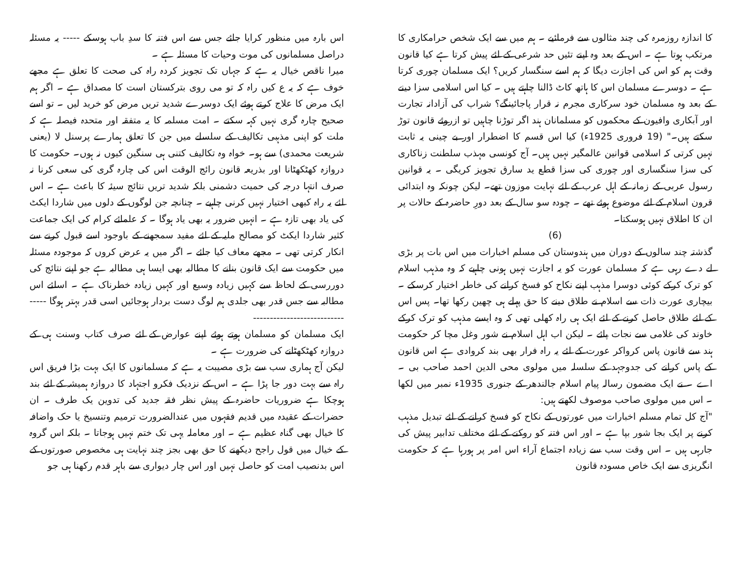کا اندازہ روزمرہ کی چند مثالوں سے فرمائیے ۔ ہم میں سے ایک شخص حرامکاری کا مرتکب ہوتا ہے ۔ اس کے بعد وہ اپنے تئیں حد شرعی کے لئے پیش کرتا ہے کیا قانون وقت ہم کو اس کی اجازت دیگا کہ ہم اسے سنگسار کریں؟ ایک مسلمان چوری کرتا ہے ۔ دوسرے مسلمان اس کا ہاتھ کاٹ ڈالنا چاہتے ہیں ۔ کیا اس اسلامی سزا دینے کے بعد وہ مسلمان خود سرکاری مجرم نہ قرار پاجائینگے؟ شراب کی آزادانہ تجارت اور آبکاری وافیون کے محکموں کو مسلمانان ہند اگر توڑنا چاہیں تو ازروئے قانون توڑ سکتے ہیں۔" (19 فروری 1925ء) کیا اس قسم کا اضطرار اور بے چینی یہ ثابت نہیں کرتی کہ اسلامی قوانین عالمگیر نہیں ہیں۔ آج کونسی مہذب سلطنت زناکاری کی سزا سنگساری اور چوری کی سزا قطع ید سارق تجویز کریگی ۔ یہ قوانین رسول عربی کے زمانہ کے اہل عرب کے لئے نہایت موزون تھے۔ لیکن چونکہ وہ ابتدائی قرون اسلام کے لئے موضوع ہوئے تھے ۔ چودہ سو سال کے بعد دورِ حاضرہ کے حالات پر ان کا اطلاق نہیں ہوسکتا۔
(6)
گذشتہ چند سالوں کے دوران میں ہندوستان کی مسلم اخبارات میں اس بات پر بڑی لے دے رہی ہے کہ مسلمان عورت کو یہ اجازت نہیں ہونی چاہیے کہ وہ مذہب اسلام کو ترک کرکے کوئی دوسرا مذہب اپنے نکاح کو فسخ کرانے کی خاطر اختیار کرسکے ۔ بیچاری عورت ذات سے اسلام نے طلاق دینے کا حق پہلے ہی چھین رکھا تھا۔ پس اس کے لئے طلاق حاصل کرنے کے لئے ایک ہی راہ کھلی تھی کہ وہ ایسے مذہب کو ترک کرکے خاوند کی غلامی سے نجات پائے ۔ لیکن اب اہل اسلام نے شور وغل مچا کر حکومت ہند سے قانون پاس کرواکر عورت کے لئے یہ راہ فرار بھی بند کروادی ہے اس قانون کے پاس کرانے کی جدوجہد کے سلسلہ میں مولوی محی الدین احمد صاحب بی ۔ اے ۔ نے ایک مضمون رسالہ پیام اسلام جالندھر کے جنوری 1935ء نمبر میں لکھا ۔ اس میں مولوی صاحب موصوف لکھتے ہیں:
"آج کل تمام مسلم اخبارات میں عورتوں کے نکاح کو فسخ کرانے کے لئے تبدیل مذہب کرنے پر ایک بجا شور بپا ہے ۔ اور اس فتنہ کو روکنے کے لئے مختلف تدابیر پیش کی جارہی ہیں ۔ اس وقت سب سے زیادہ اجتماع آراء اس امر پر ہورہا ہے کہ حکومت انگریزی سے ایک خاص مسودہ قانون
اس بارہ میں منظور کرایا جائے جس سے اس فتنہ کا سدِ باب ہوسکے ----- یہ مسئلہ دراصل مسلمانوں کی موت وحیات کا مسئلہ ہے ۔
میرا ناقص خیال یہ ہے کہ جہاں تک تجویز کردہ راہ کی صحت کا تعلق ہے مجھے خوف ہے کہ یہ ع کیں راہ کہ تو می روی بترکستان است کا مصداق ہے ۔ اگر ہم ایک مرض کا علاج کرتے ہوئے ایک دوسرے شدید تریں مرض کو خرید لیں ۔ تو اسے صحیح چارہ گری نہیں کہہ سکتے ۔ امت مسلمہ کا یہ متفقہ اور متحدہ فیصلہ ہے کہ ملت کو اپنی مذہبی تکالیف کے سلسلے میں جن کا تعلق ہمارے پرسنل لا (یعنی شریعت محمدی) سے ہو۔ خواہ وہ تکالیف کتنی ہی سنگین کیوں نہ ہوں۔ حکومت کا دروازہ کھٹکھٹانا اور بذریعہ قانون رائج الوقت اس کی چارہ گری کی سعی کرنا نہ صرف انتہا درجہ کی حمیت دشمنی بلکہ شدید تریں نتائج سیئہ کا باعث ہے ۔ اس لئے یہ راہ کبھی اختیار نہیں کرنی چاہیے ۔ چنانچہ جن لوگوں کے دلوں میں شاردا ایکٹ کی یاد بھی تازہ ہے ۔ انہیں ضرور یہ بھی یاد ہوگا ۔ کہ علمائے کرام کی ایک جماعت کثیر شاردا ایکٹ کو مصالح ملیہ کے لئے مفید سمجھنے کے باوجود اسے قبول کرنے سے انکار کرتی تھی ۔ مجھے معاف کیا جائے ۔ اگر میں یہ عرض کروں کہ موجودہ مسئلہ میں حکومت سے ایک قانون بنانے کا مطالبہ بھی ایسا ہی مطالبہ ہے جو اپنے نتائج کی دوررسی کے لحاظ سے کہیں زیادہ وسیع اور کہیں زیادہ خطرناک ہے ۔ اسلئے اس مطالبہ سے جس قدر بھی جلدی ہم لوگ دست بردار ہوجائیں اسی قدر بہتر ہوگا --------------------------------
ایک مسلمان کو مسلمان ہوتے ہوئے اپنے عوارض کے لئے صرف کتاب وسنت ہی کے دروازہ کھٹکھٹانے کی ضرورت ہے ۔
لیکن آج ہماری سب سے بڑی مصیبت یہ ہے کہ مسلمانوں کا ایک بہت بڑا فریق اس راہ سے بہت دور جا پڑا ہے ۔ اس کے نزدیک فکرو اجتہاد کا دروازہ ہمیشہ کے لئے بند ہوچکا ہے ضروریات حاضرہ کے پیش نظر فقہ جدید کی تدوین یک طرف ۔ ان حضرات کے عقیدہ میں قدیم فقہوں میں عندالضرورت ترمیم وتنسیخ یا حک واضافہ کا خیال بھی گناہ عظیم ہے ۔ اور معاملہ یہی تک ختم نہیں ہوجاتا ۔ بلکہ اس گروہ کے خیال میں قول راجح دیکھنے کا حق بھی بجز چند نہایت ہی مخصوص صورتوں کے اس بدنصیب امت کو حاصل نہیں اور اس چار دیواری سے باہر قدم رکھنا ہی جو